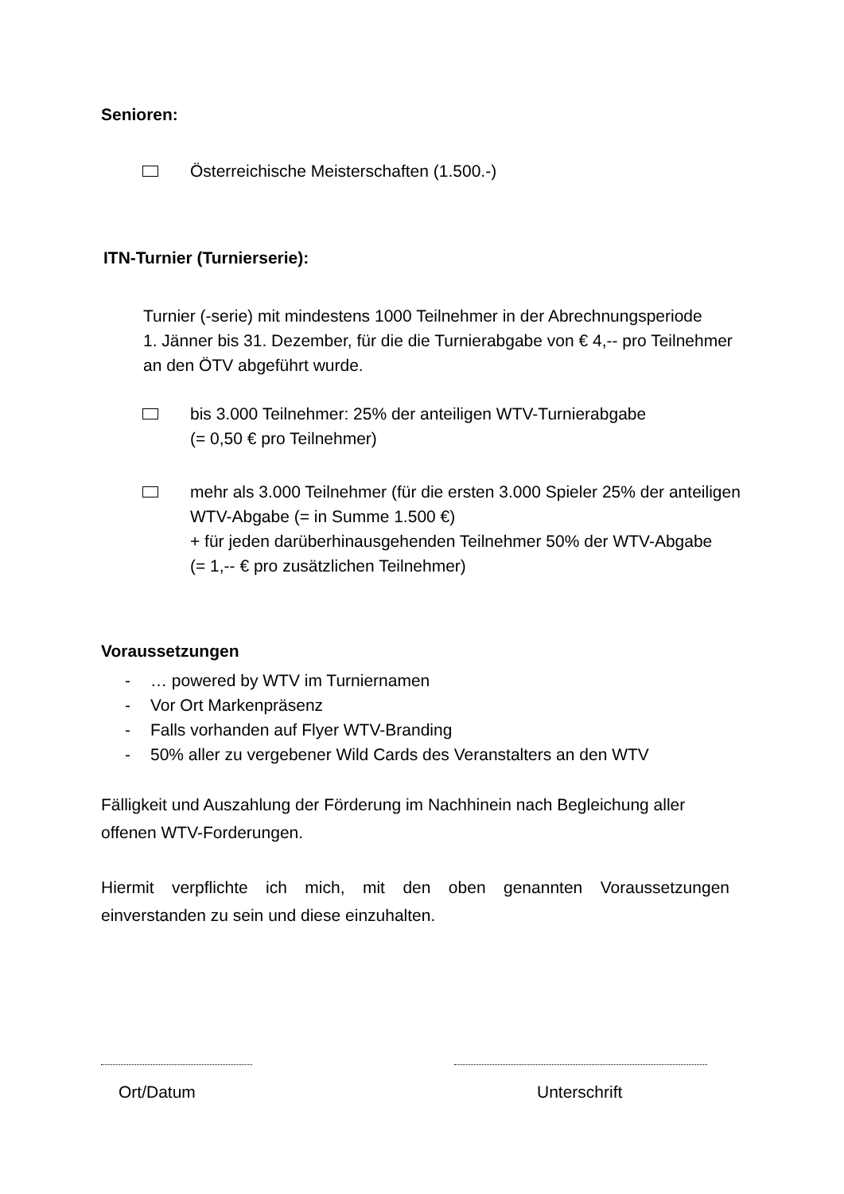Senioren:
Österreichische Meisterschaften (1.500.-)
ITN-Turnier (Turnierserie):
Turnier (-serie) mit mindestens 1000 Teilnehmer in der Abrechnungsperiode
1. Jänner bis 31. Dezember, für die die Turnierabgabe von € 4,-- pro Teilnehmer
an den ÖTV abgeführt wurde.
bis 3.000 Teilnehmer: 25% der anteiligen WTV-Turnierabgabe
(= 0,50 € pro Teilnehmer)
mehr als 3.000 Teilnehmer (für die ersten 3.000 Spieler 25% der anteiligen
WTV-Abgabe (= in Summe 1.500 €)
+ für jeden darüberhinausgehenden Teilnehmer 50% der WTV-Abgabe
(= 1,-- € pro zusätzlichen Teilnehmer)
Voraussetzungen
- … powered by WTV im Turniernamen
- Vor Ort Markenpräsenz
- Falls vorhanden auf Flyer WTV-Branding
- 50% aller zu vergebener Wild Cards des Veranstalters an den WTV
Fälligkeit und Auszahlung der Förderung im Nachhinein nach Begleichung aller
offenen WTV-Forderungen.
Hiermit verpflichte ich mich, mit den oben genannten Voraussetzungen einverstanden zu sein und diese einzuhalten.
Ort/Datum Unterschrift